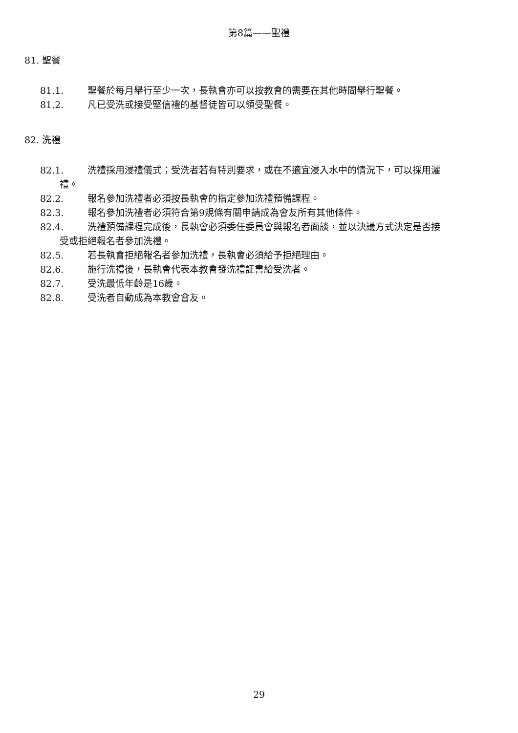第8篇——聖禮
81. 聖餐
81.1. 聖餐於每月舉行至少一次，長執會亦可以按教會的需要在其他時間舉行聖餐。
81.2. 凡已受洗或接受堅信禮的基督徒皆可以領受聖餐。
82. 洗禮
82.1. 洗禮採用浸禮儀式；受洗者若有特別要求，或在不適宜浸入水中的情況下，可以採用灑
禮。
82.2. 報名參加洗禮者必須按長執會的指定參加洗禮預備課程。
82.3. 報名參加洗禮者必須符合第9規條有關申請成為會友所有其他條件。
82.4. 洗禮預備課程完成後，長執會必須委任委員會與報名者面談，並以決議方式決定是否接
受或拒絕報名者參加洗禮。
82.5. 若長執會拒絕報名者參加洗禮，長執會必須給予拒絕理由。
82.6. 施行洗禮後，長執會代表本教會發洗禮証書給受洗者。
82.7. 受洗最低年齡是16歲。
82.8. 受洗者自動成為本教會會友。
29